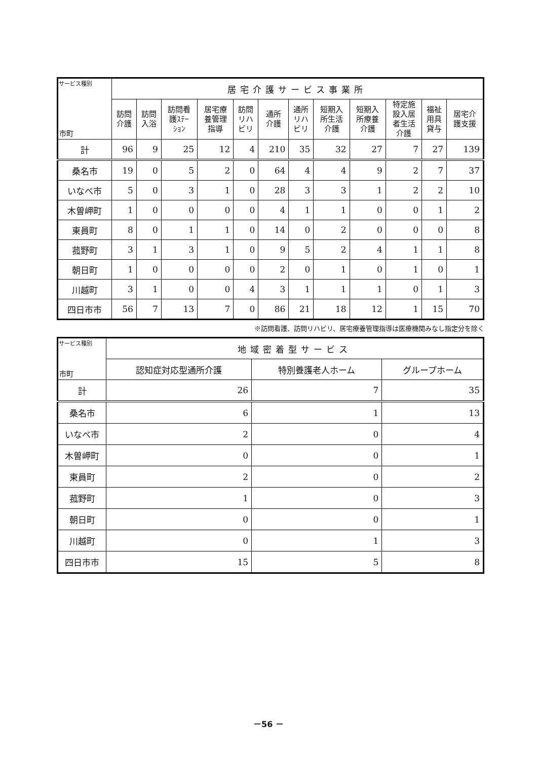| サービス種別 市町 | 居宅介護サービス事業所 | | | | | | | | | | | |
| --- | --- | --- | --- | --- | --- | --- | --- | --- | --- | --- | --- | --- |
| | 訪問 介護 | 訪問 入浴 | 訪問看 護ｽﾃｰ ｼｮﾝ | 居宅療 養管理 指導 | 訪問 リハ ビリ | 通所 介護 | 通所 リハ ビリ | 短期入 所生活 介護 | 短期入 所療養 介護 | 特定施 設入居 者生活 介護 | 福祉 用具 貸与 | 居宅介 護支援 |
| 計 | 96 | 9 | 25 | 12 | 4 | 210 | 35 | 32 | 27 | 7 | 27 | 139 |
| 桑名市 | 19 | 0 | 5 | 2 | 0 | 64 | 4 | 4 | 9 | 2 | 7 | 37 |
| いなべ市 | 5 | 0 | 3 | 1 | 0 | 28 | 3 | 3 | 1 | 2 | 2 | 10 |
| 木曽岬町 | 1 | 0 | 0 | 0 | 0 | 4 | 1 | 1 | 0 | 0 | 1 | 2 |
| 東員町 | 8 | 0 | 1 | 1 | 0 | 14 | 0 | 2 | 0 | 0 | 0 | 8 |
| 菰野町 | 3 | 1 | 3 | 1 | 0 | 9 | 5 | 2 | 4 | 1 | 1 | 8 |
| 朝日町 | 1 | 0 | 0 | 0 | 0 | 2 | 0 | 1 | 0 | 1 | 0 | 1 |
| 川越町 | 3 | 1 | 0 | 0 | 4 | 3 | 1 | 1 | 1 | 0 | 1 | 3 |
| 四日市市 | 56 | 7 | 13 | 7 | 0 | 86 | 21 | 18 | 12 | 1 | 15 | 70 |
※訪問看護、訪問リハビリ、居宅療養管理指導は医療機関みなし指定分を除く
| サービス種別 市町 | 地域密着型サービス | | |
| --- | --- | --- | --- |
| | 認知症対応型通所介護 | 特別養護老人ホーム | グループホーム |
| 計 | 26 | 7 | 35 |
| 桑名市 | 6 | 1 | 13 |
| いなべ市 | 2 | 0 | 4 |
| 木曽岬町 | 0 | 0 | 1 |
| 東員町 | 2 | 0 | 2 |
| 菰野町 | 1 | 0 | 3 |
| 朝日町 | 0 | 0 | 1 |
| 川越町 | 0 | 1 | 3 |
| 四日市市 | 15 | 5 | 8 |
－56 －